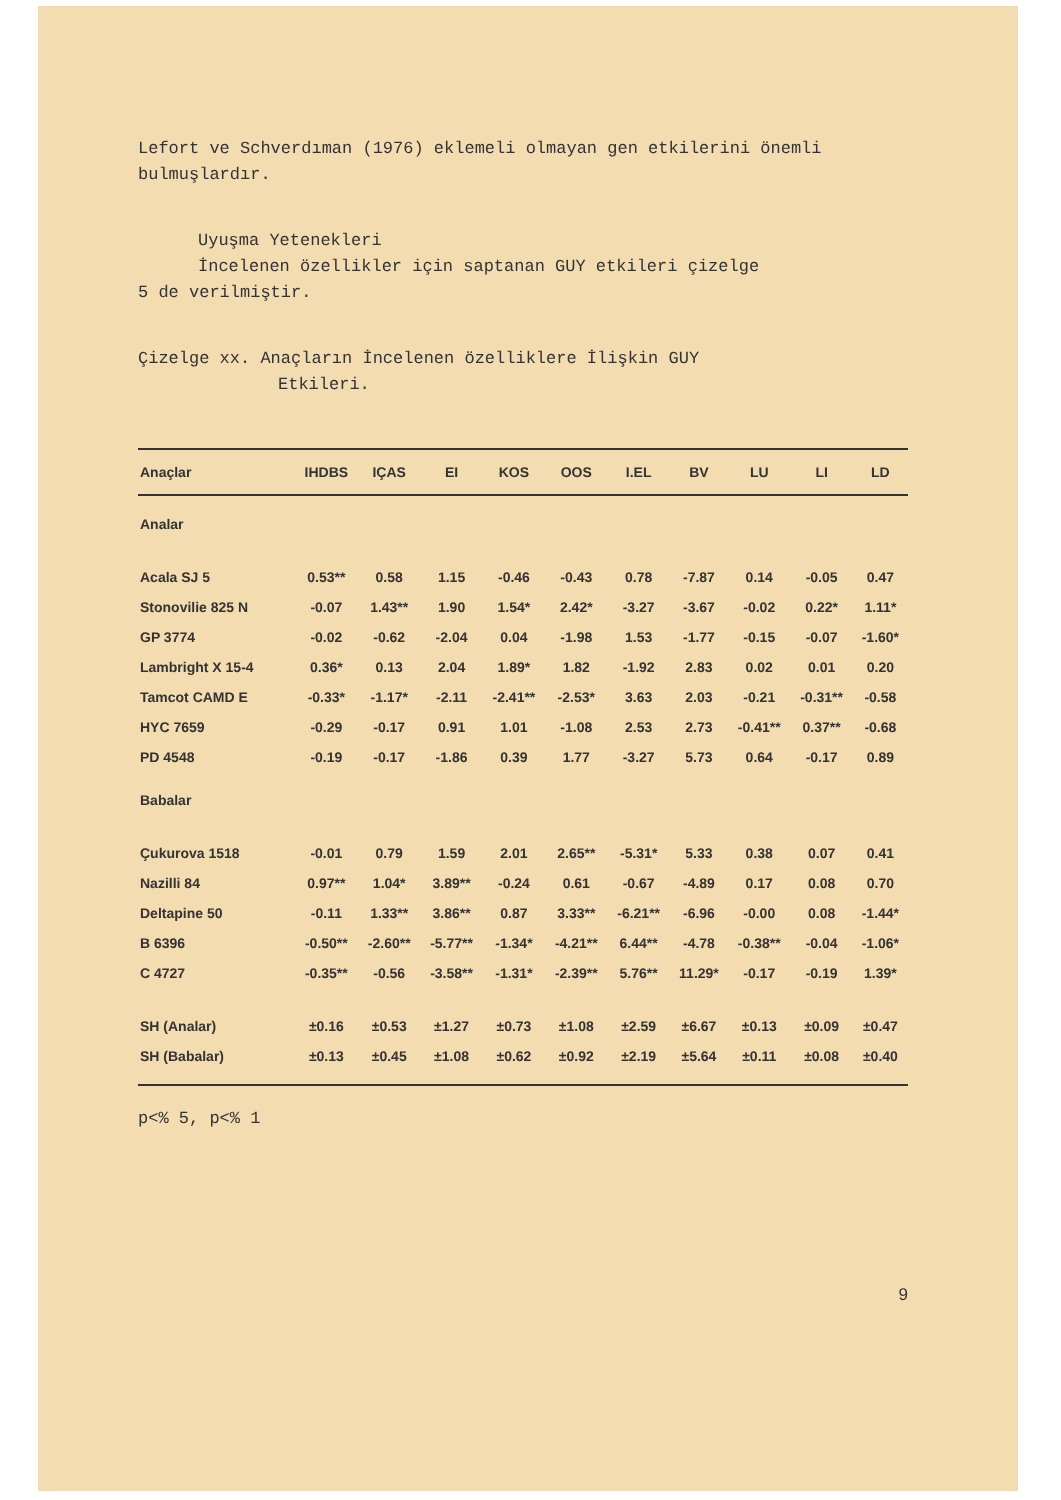Lefort ve Schverdıman (1976) eklemeli olmayan gen etkilerini önemli bulmuşlardır.
Uyuşma Yetenekleri
İncelenen özellikler için saptanan GUY etkileri çizelge
5 de verilmiştir.
Çizelge xx. Anaçların İncelenen özelliklere İlişkin GUY
Etkileri.
| Anaçlar | IHDBS | IÇAS | EI | KOS | OOS | I.EL | BV | LU | LI | LD |
| --- | --- | --- | --- | --- | --- | --- | --- | --- | --- | --- |
| Analar | | | | | | | | | | |
| Acala SJ 5 | 0.53** | 0.58 | 1.15 | -0.46 | -0.43 | 0.78 | -7.87 | 0.14 | -0.05 | 0.47 |
| Stonovilie 825 N | -0.07 | 1.43** | 1.90 | 1.54* | 2.42* | -3.27 | -3.67 | -0.02 | 0.22* | 1.11* |
| GP 3774 | -0.02 | -0.62 | -2.04 | 0.04 | -1.98 | 1.53 | -1.77 | -0.15 | -0.07 | -1.60* |
| Lambright X 15-4 | 0.36* | 0.13 | 2.04 | 1.89* | 1.82 | -1.92 | 2.83 | 0.02 | 0.01 | 0.20 |
| Tamcot CAMD E | -0.33* | -1.17* | -2.11 | -2.41** | -2.53* | 3.63 | 2.03 | -0.21 | -0.31** | -0.58 |
| HYC 7659 | -0.29 | -0.17 | 0.91 | 1.01 | -1.08 | 2.53 | 2.73 | -0.41** | 0.37** | -0.68 |
| PD 4548 | -0.19 | -0.17 | -1.86 | 0.39 | 1.77 | -3.27 | 5.73 | 0.64 | -0.17 | 0.89 |
| Babalar | | | | | | | | | | |
| Çukurova 1518 | -0.01 | 0.79 | 1.59 | 2.01 | 2.65** | -5.31* | 5.33 | 0.38 | 0.07 | 0.41 |
| Nazilli 84 | 0.97** | 1.04* | 3.89** | -0.24 | 0.61 | -0.67 | -4.89 | 0.17 | 0.08 | 0.70 |
| Deltapine 50 | -0.11 | 1.33** | 3.86** | 0.87 | 3.33** | -6.21** | -6.96 | -0.00 | 0.08 | -1.44* |
| B 6396 | -0.50** | -2.60** | -5.77** | -1.34* | -4.21** | 6.44** | -4.78 | -0.38** | -0.04 | -1.06* |
| C 4727 | -0.35** | -0.56 | -3.58** | -1.31* | -2.39** | 5.76** | 11.29* | -0.17 | -0.19 | 1.39* |
| SH (Analar) | ±0.16 | ±0.53 | ±1.27 | ±0.73 | ±1.08 | ±2.59 | ±6.67 | ±0.13 | ±0.09 | ±0.47 |
| SH (Babalar) | ±0.13 | ±0.45 | ±1.08 | ±0.62 | ±0.92 | ±2.19 | ±5.64 | ±0.11 | ±0.08 | ±0.40 |
p<% 5, p<% 1
9